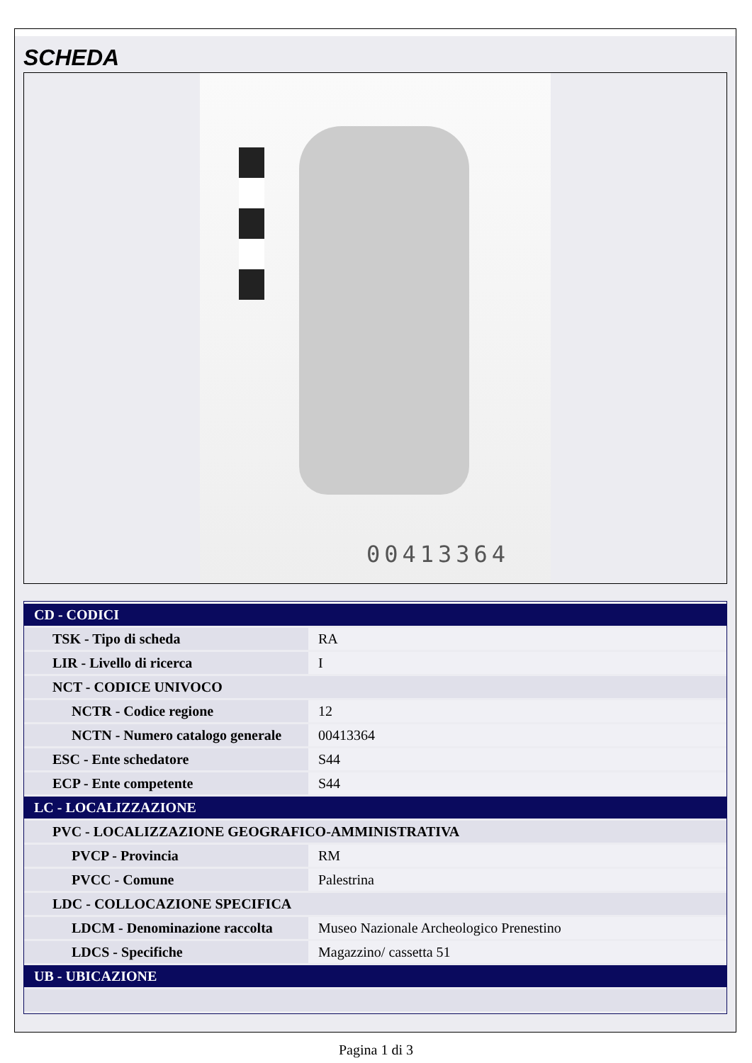SCHEDA
00413364
| CD - CODICI | |
| TSK - Tipo di scheda | RA |
| LIR - Livello di ricerca | I |
| NCT - CODICE UNIVOCO | |
| NCTR - Codice regione | 12 |
| NCTN - Numero catalogo generale | 00413364 |
| ESC - Ente schedatore | S44 |
| ECP - Ente competente | S44 |
| LC - LOCALIZZAZIONE | |
| PVC - LOCALIZZAZIONE GEOGRAFICO-AMMINISTRATIVA | |
| PVCP - Provincia | RM |
| PVCC - Comune | Palestrina |
| LDC - COLLOCAZIONE SPECIFICA | |
| LDCM - Denominazione raccolta | Museo Nazionale Archeologico Prenestino |
| LDCS - Specifiche | Magazzino/ cassetta 51 |
| UB - UBICAZIONE | |
Pagina 1 di 3